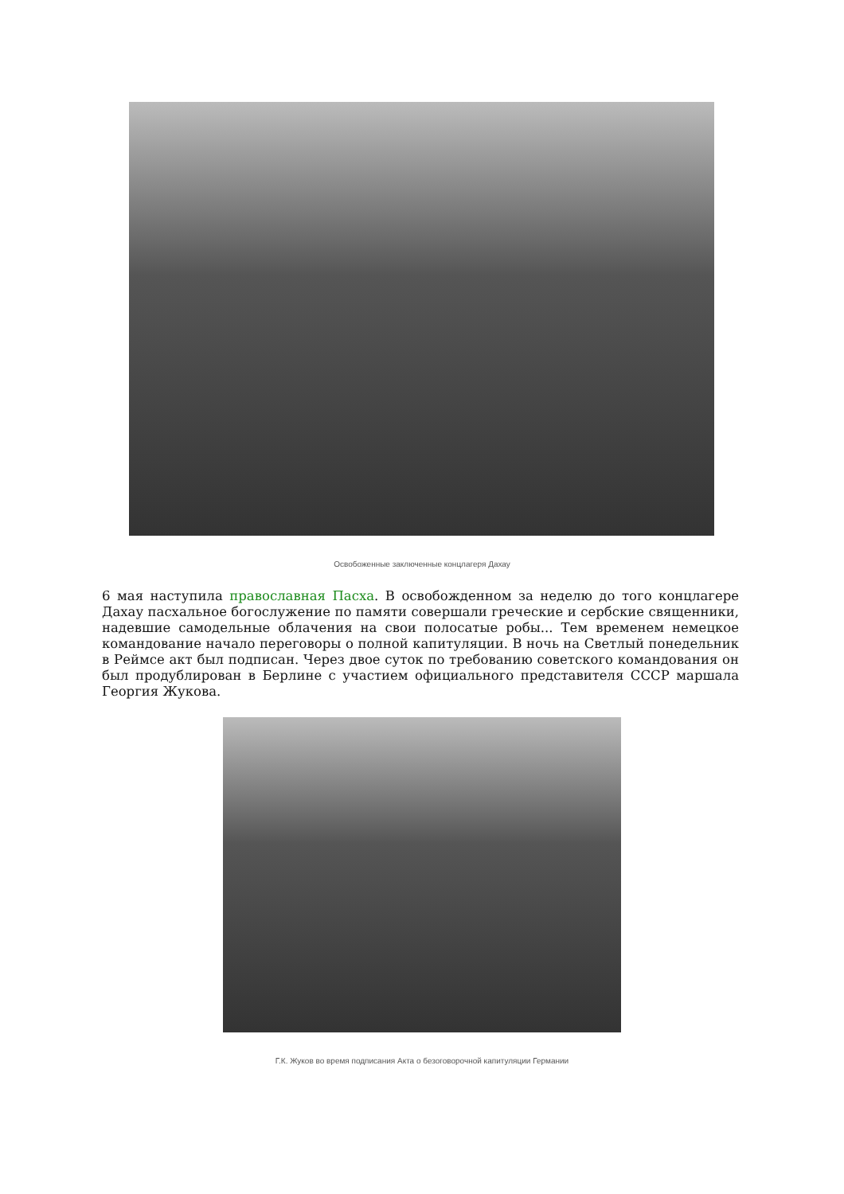Освобоженные заключенные концлагеря Дахау
6 мая наступила православная Пасха. В освобожденном за неделю до того концлагере Дахау пасхальное богослужение по памяти совершали греческие и сербские священники, надевшие самодельные облачения на свои полосатые робы... Тем временем немецкое командование начало переговоры о полной капитуляции. В ночь на Светлый понедельник в Реймсе акт был подписан. Через двое суток по требованию советского командования он был продублирован в Берлине с участием официального представителя СССР маршала Георгия Жукова.
Г.К. Жуков во время подписания Акта о безоговорочной капитуляции Германии